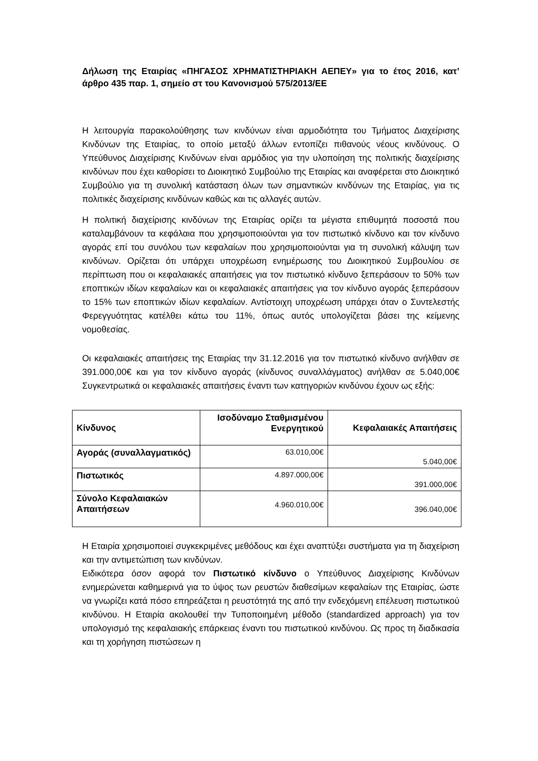Δήλωση της Εταιρίας «ΠΗΓΑΣΟΣ ΧΡΗΜΑΤΙΣΤΗΡΙΑΚΗ ΑΕΠΕΥ» για το έτος 2016, κατ’ άρθρο 435 παρ. 1, σημείο στ του Κανονισμού 575/2013/ΕΕ
Η λειτουργία παρακολούθησης των κινδύνων είναι αρμοδιότητα του Τμήματος Διαχείρισης Κινδύνων της Εταιρίας, το οποίο μεταξύ άλλων εντοπίζει πιθανούς νέους κινδύνους. Ο Υπεύθυνος Διαχείρισης Κινδύνων είναι αρμόδιος για την υλοποίηση της πολιτικής διαχείρισης κινδύνων που έχει καθορίσει το Διοικητικό Συμβούλιο της Εταιρίας και αναφέρεται στο Διοικητικό Συμβούλιο για τη συνολική κατάσταση όλων των σημαντικών κινδύνων της Εταιρίας, για τις πολιτικές διαχείρισης κινδύνων καθώς και τις αλλαγές αυτών.
Η πολιτική διαχείρισης κινδύνων της Εταιρίας ορίζει τα μέγιστα επιθυμητά ποσοστά που καταλαμβάνουν τα κεφάλαια που χρησιμοποιούνται για τον πιστωτικό κίνδυνο και τον κίνδυνο αγοράς επί του συνόλου των κεφαλαίων που χρησιμοποιούνται για τη συνολική κάλυψη των κινδύνων. Ορίζεται ότι υπάρχει υποχρέωση ενημέρωσης του Διοικητικού Συμβουλίου σε περίπτωση που οι κεφαλαιακές απαιτήσεις για τον πιστωτικό κίνδυνο ξεπεράσουν το 50% των εποπτικών ιδίων κεφαλαίων και οι κεφαλαιακές απαιτήσεις για τον κίνδυνο αγοράς ξεπεράσουν το 15% των εποπτικών ιδίων κεφαλαίων. Αντίστοιχη υποχρέωση υπάρχει όταν ο Συντελεστής Φερεγγυότητας κατέλθει κάτω του 11%, όπως αυτός υπολογίζεται βάσει της κείμενης νομοθεσίας.
Οι κεφαλαιακές απαιτήσεις της Εταιρίας την 31.12.2016 για τον πιστωτικό κίνδυνο ανήλθαν σε 391.000,00€ και για τον κίνδυνο αγοράς (κίνδυνος συναλλάγματος) ανήλθαν σε 5.040,00€ Συγκεντρωτικά οι κεφαλαιακές απαιτήσεις έναντι των κατηγοριών κινδύνου έχουν ως εξής:
| Κίνδυνος | Ισοδύναμο Σταθμισμένου Ενεργητικού | Κεφαλαιακές Απαιτήσεις |
| --- | --- | --- |
| Αγοράς (συναλλαγματικός) | 63.010,00€ | 5.040,00€ |
| Πιστωτικός | 4.897.000,00€ | 391.000,00€ |
| Σύνολο Κεφαλαιακών Απαιτήσεων | 4.960.010,00€ | 396.040,00€ |
Η Εταιρία χρησιμοποιεί συγκεκριμένες μεθόδους και έχει αναπτύξει συστήματα για τη διαχείριση και την αντιμετώπιση των κινδύνων.
Ειδικότερα όσον αφορά τον Πιστωτικό κίνδυνο ο Υπεύθυνος Διαχείρισης Κινδύνων ενημερώνεται καθημερινά για το ύψος των ρευστών διαθεσίμων κεφαλαίων της Εταιρίας, ώστε να γνωρίζει κατά πόσο επηρεάζεται η ρευστότητά της από την ενδεχόμενη επέλευση πιστωτικού κινδύνου. Η Εταιρία ακολουθεί την Τυποποιημένη μέθοδο (standardized approach) για τον υπολογισμό της κεφαλαιακής επάρκειας έναντι του πιστωτικού κινδύνου. Ως προς τη διαδικασία και τη χορήγηση πιστώσεων η